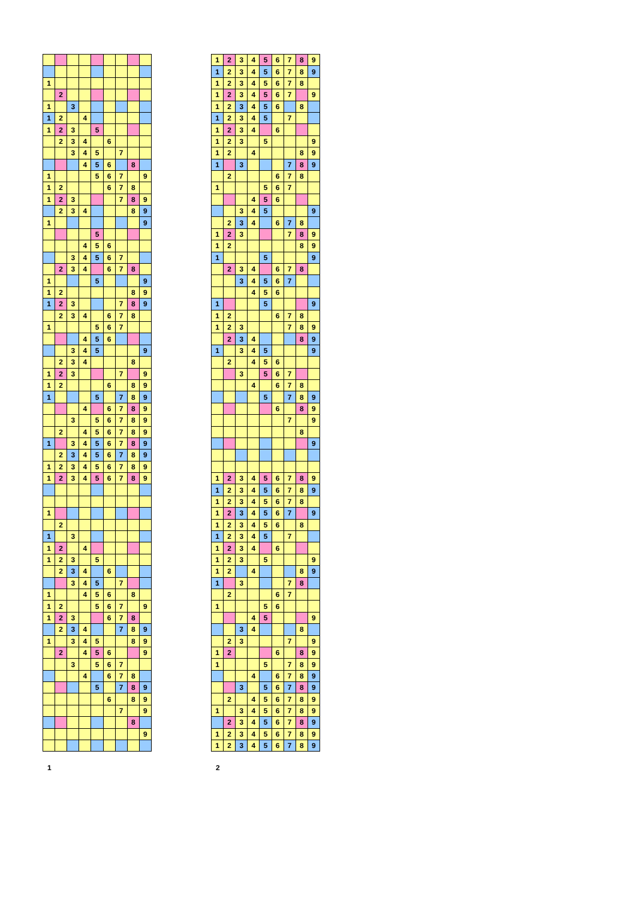| 1 | | | | | | | | |
| | 2 | | | | | | | |
| 1 | | 3 | | | | | | |
| 1 | 2 | | 4 | | | | | |
| 1 | 2 | 3 | | 5 | | | | |
| | 2 | 3 | 4 | | 6 | | | |
| | | 3 | 4 | 5 | | 7 | | |
| | | | 4 | 5 | 6 | | 8 | |
| 1 | | | | 5 | 6 | 7 | | 9 |
| 1 | 2 | | | | 6 | 7 | 8 | |
| 1 | 2 | 3 | | | | 7 | 8 | 9 |
| | 2 | 3 | 4 | | | | 8 | 9 |
| 1 | | | | | | | | 9 |
| | | | | 5 | | | | |
| | | | 4 | 5 | 6 | | | |
| | | 3 | 4 | 5 | 6 | 7 | | |
| | 2 | 3 | 4 | | 6 | 7 | 8 | |
| 1 | | | | 5 | | | | 9 |
| 1 | 2 | | | | | | 8 | 9 |
| 1 | 2 | 3 | | | | 7 | 8 | 9 |
| | 2 | 3 | 4 | | 6 | 7 | 8 | |
| 1 | | | | 5 | 6 | 7 | | |
| | | | 4 | 5 | 6 | | | |
| | | 3 | 4 | 5 | | | | 9 |
| | 2 | 3 | 4 | | | | 8 | |
| 1 | 2 | 3 | | | | 7 | | 9 |
| 1 | 2 | | | | 6 | | 8 | 9 |
| 1 | | | | 5 | | 7 | 8 | 9 |
| | | | 4 | | 6 | 7 | 8 | 9 |
| | | 3 | | 5 | 6 | 7 | 8 | 9 |
| | 2 | | 4 | 5 | 6 | 7 | 8 | 9 |
| 1 | | 3 | 4 | 5 | 6 | 7 | 8 | 9 |
| | 2 | 3 | 4 | 5 | 6 | 7 | 8 | 9 |
| 1 | 2 | 3 | 4 | 5 | 6 | 7 | 8 | 9 |
| 1 | 2 | 3 | 4 | 5 | 6 | 7 | 8 | 9 |
| 1 | | | | | | | | |
| | 2 | | | | | | | |
| 1 | | 3 | | | | | | |
| 1 | 2 | | 4 | | | | | |
| 1 | 2 | 3 | | 5 | | | | |
| | 2 | 3 | 4 | | 6 | | | |
| | | 3 | 4 | 5 | | 7 | | |
| 1 | | | 4 | 5 | 6 | | 8 | |
| 1 | 2 | | | 5 | 6 | 7 | | 9 |
| 1 | 2 | 3 | | | 6 | 7 | 8 | |
| | 2 | 3 | 4 | | | 7 | 8 | 9 |
| 1 | | 3 | 4 | 5 | | | 8 | 9 |
| | 2 | | 4 | 5 | 6 | | | 9 |
| | | 3 | | 5 | 6 | 7 | | |
| | | | 4 | | 6 | 7 | 8 | |
| | | | | 5 | | 7 | 8 | 9 |
| | | | | | 6 | | 8 | 9 |
| | | | | | | 7 | | 9 |
| | | | | | | | 8 | |
| | | | | | | | | 9 |
1
| 1 | 2 | 3 | 4 | 5 | 6 | 7 | 8 | 9 |
| 1 | 2 | 3 | 4 | 5 | 6 | 7 | 8 | 9 |
| 1 | 2 | 3 | 4 | 5 | 6 | 7 | 8 | |
| 1 | 2 | 3 | 4 | 5 | 6 | 7 | | 9 |
| 1 | 2 | 3 | 4 | 5 | 6 | | 8 | |
| 1 | 2 | 3 | 4 | 5 | | 7 | | |
| 1 | 2 | 3 | 4 | | 6 | | | |
| 1 | 2 | 3 | | 5 | | | | 9 |
| 1 | 2 | | 4 | | | | 8 | 9 |
| 1 | | 3 | | | | 7 | 8 | 9 |
| | 2 | | | | 6 | 7 | 8 | |
| 1 | | | | 5 | 6 | 7 | | |
| | | | 4 | 5 | 6 | | | |
| | | 3 | 4 | 5 | | | | 9 |
| | 2 | 3 | 4 | | 6 | 7 | 8 | |
| 1 | 2 | 3 | | | | 7 | 8 | 9 |
| 1 | 2 | | | | | | 8 | 9 |
| 1 | | | | 5 | | | | 9 |
| | 2 | 3 | 4 | | 6 | 7 | 8 | |
| | | 3 | 4 | 5 | 6 | 7 | | |
| | | | 4 | 5 | 6 | | | |
| 1 | | | | 5 | | | | 9 |
| 1 | 2 | | | | 6 | 7 | 8 | |
| 1 | 2 | 3 | | | | 7 | 8 | 9 |
| | 2 | 3 | 4 | | | | 8 | 9 |
| 1 | | 3 | 4 | 5 | | | | 9 |
| | 2 | | 4 | 5 | 6 | | | |
| | | 3 | | 5 | 6 | 7 | | |
| | | | 4 | | 6 | 7 | 8 | |
| | | | | 5 | | 7 | 8 | 9 |
| | | | | | 6 | | 8 | 9 |
| | | | | | | 7 | | 9 |
| | | | | | | | 8 | |
| | | | | | | | | 9 |
| 1 | 2 | 3 | 4 | 5 | 6 | 7 | 8 | 9 |
| 1 | 2 | 3 | 4 | 5 | 6 | 7 | 8 | 9 |
| 1 | 2 | 3 | 4 | 5 | 6 | 7 | 8 | |
| 1 | 2 | 3 | 4 | 5 | 6 | 7 | | 9 |
| 1 | 2 | 3 | 4 | 5 | 6 | | 8 | |
| 1 | 2 | 3 | 4 | 5 | | 7 | | |
| 1 | 2 | 3 | 4 | | 6 | | | |
| 1 | 2 | 3 | | 5 | | | | 9 |
| 1 | 2 | | 4 | | | | 8 | 9 |
| 1 | | 3 | | | | 7 | 8 | |
| | 2 | | | | 6 | 7 | | |
| 1 | | | | 5 | 6 | | | |
| | | | 4 | 5 | | | | 9 |
| | | 3 | 4 | | | | 8 | |
| | 2 | 3 | | | | 7 | | 9 |
| 1 | 2 | | | | 6 | | 8 | 9 |
| 1 | | | | 5 | | 7 | 8 | 9 |
| | | | 4 | | 6 | 7 | 8 | 9 |
| | | 3 | | 5 | 6 | 7 | 8 | 9 |
| | 2 | | 4 | 5 | 6 | 7 | 8 | 9 |
| 1 | | 3 | 4 | 5 | 6 | 7 | 8 | 9 |
| | 2 | 3 | 4 | 5 | 6 | 7 | 8 | 9 |
| 1 | 2 | 3 | 4 | 5 | 6 | 7 | 8 | 9 |
| 1 | 2 | 3 | 4 | 5 | 6 | 7 | 8 | 9 |
2